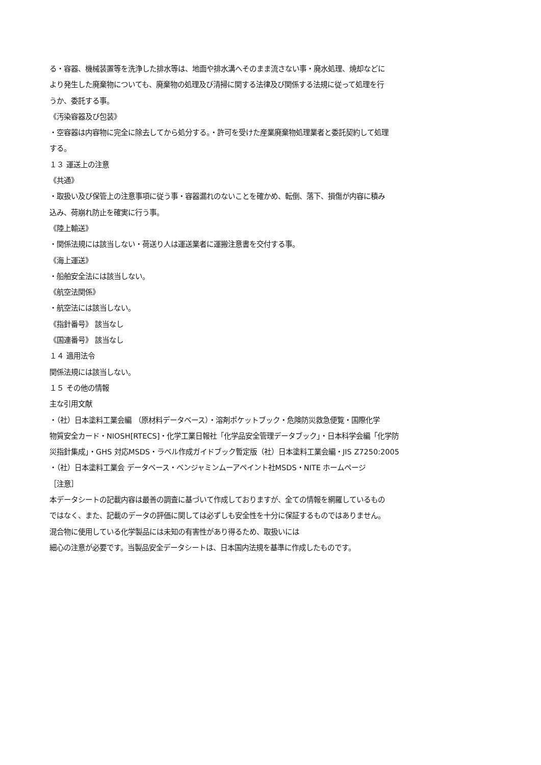る・容器、機械装置等を洗浄した排水等は、地面や排水溝へそのまま流さない事・廃水処理、焼却などに
より発生した廃棄物についても、廃棄物の処理及び清掃に関する法律及び関係する法規に従って処理を行
うか、委託する事。
《汚染容器及び包装》
・空容器は内容物に完全に除去してから処分する。・許可を受けた産業廃棄物処理業者と委託契約して処理
する。
１３ 運送上の注意
《共通》
・取扱い及び保管上の注意事項に従う事・容器漏れのないことを確かめ、転倒、落下、損傷が内容に積み
込み、荷崩れ防止を確実に行う事。
《陸上輸送》
・関係法規には該当しない・荷送り人は運送業者に運搬注意書を交付する事。
《海上運送》
・船舶安全法には該当しない。
《航空法関係》
・航空法には該当しない。
《指針番号》 該当なし
《国連番号》 該当なし
１４ 適用法令
関係法規には該当しない。
１５ その他の情報
主な引用文献
・（社）日本塗料工業会編 （原材料データベース）・溶剤ポケットブック・危険防災救急便覧・国際化学
物質安全カード・NIOSH[RTECS]・化学工業日報社「化学品安全管理データブック」・日本科学会編「化学防
災指針集成」・GHS 対応MSDS・ラベル作成ガイドブック暫定版（社）日本塗料工業会編・JIS Z7250:2005
・（社）日本塗料工業会 データベース・ベンジャミンムーアペイント社MSDS・NITE ホームページ
［注意］
本データシートの記載内容は最善の調査に基づいて作成しておりますが、全ての情報を網羅しているもの
ではなく、また、記載のデータの評価に関しては必ずしも安全性を十分に保証するものではありません。
混合物に使用している化学製品には未知の有害性があり得るため、取扱いには
細心の注意が必要です。当製品安全データシートは、日本国内法規を基準に作成したものです。